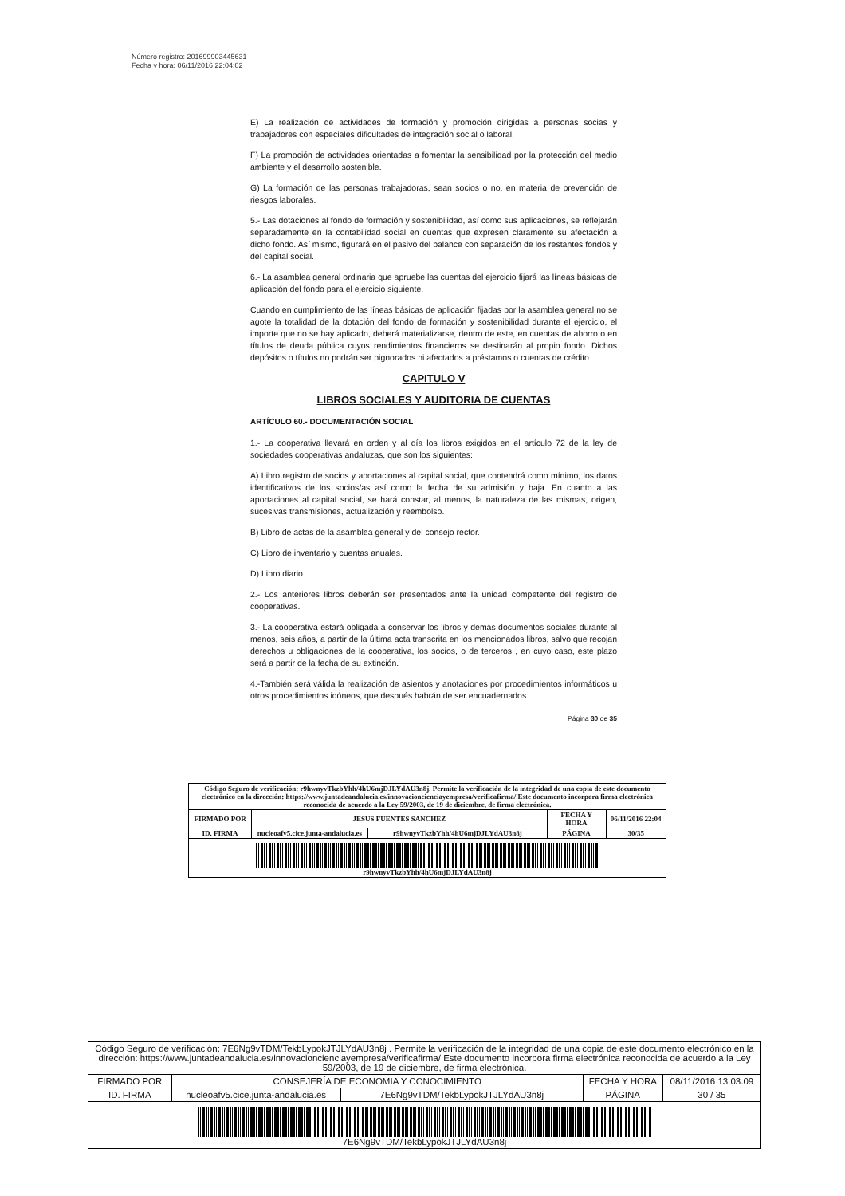Número registro: 201699903445631
Fecha y hora: 06/11/2016 22:04:02
E) La realización de actividades de formación y promoción dirigidas a personas socias y trabajadores con especiales dificultades de integración social o laboral.
F) La promoción de actividades orientadas a fomentar la sensibilidad por la protección del medio ambiente y el desarrollo sostenible.
G) La formación de las personas trabajadoras, sean socios o no, en materia de prevención de riesgos laborales.
5.- Las dotaciones al fondo de formación y sostenibilidad, así como sus aplicaciones, se reflejarán separadamente en la contabilidad social en cuentas que expresen claramente su afectación a dicho fondo. Así mismo, figurará en el pasivo del balance con separación de los restantes fondos y del capital social.
6.- La asamblea general ordinaria que apruebe las cuentas del ejercicio fijará las líneas básicas de aplicación del fondo para el ejercicio siguiente.
Cuando en cumplimiento de las líneas básicas de aplicación fijadas por la asamblea general no se agote la totalidad de la dotación del fondo de formación y sostenibilidad durante el ejercicio, el importe que no se hay aplicado, deberá materializarse, dentro de este, en cuentas de ahorro o en títulos de deuda pública cuyos rendimientos financieros se destinarán al propio fondo. Dichos depósitos o títulos no podrán ser pignorados ni afectados a préstamos o cuentas de crédito.
CAPITULO V
LIBROS SOCIALES Y AUDITORIA DE CUENTAS
ARTÍCULO 60.- DOCUMENTACIÓN SOCIAL
1.- La cooperativa llevará en orden y al día los libros exigidos en el artículo 72 de la ley de sociedades cooperativas andaluzas, que son los siguientes:
A) Libro registro de socios y aportaciones al capital social, que contendrá como mínimo, los datos identificativos de los socios/as así como la fecha de su admisión y baja. En cuanto a las aportaciones al capital social, se hará constar, al menos, la naturaleza de las mismas, origen, sucesivas transmisiones, actualización y reembolso.
B) Libro de actas de la asamblea general y del consejo rector.
C) Libro de inventario y cuentas anuales.
D) Libro diario.
2.- Los anteriores libros deberán ser presentados ante la unidad competente del registro de cooperativas.
3.- La cooperativa estará obligada a conservar los libros y demás documentos sociales durante al menos, seis años, a partir de la última acta transcrita en los mencionados libros, salvo que recojan derechos u obligaciones de la cooperativa, los socios, o de terceros , en cuyo caso, este plazo será a partir de la fecha de su extinción.
4.-También será válida la realización de asientos y anotaciones por procedimientos informáticos u otros procedimientos idóneos, que después habrán de ser encuadernados
Página 30 de 35
| Código Seguro de verificación: r9hwnyvTkzbYhh/4hU6mjDJLYdAU3n8j. Permite la verificación de la integridad de una copia de este documento electrónico en la dirección: https://www.juntadeandalucia.es/innovacioncienciayempresa/verificafirma/ Este documento incorpora firma electrónica reconocida de acuerdo a la Ley 59/2003, de 19 de diciembre, de firma electrónica. | | | | |
| FIRMADO POR | JESUS FUENTES SANCHEZ | | FECHA Y HORA | 06/11/2016 22:04 |
| ID. FIRMA | nucleoafv5.cice.junta-andalucia.es | r9hwnyvTkzbYhh/4hU6mjDJLYdAU3n8j | PÁGINA | 30/35 |
| r9hwnyvTkzbYhh/4hU6mjDJLYdAU3n8j | | | | |
| Código Seguro de verificación: 7E6Ng9vTDM/TekbLypokJTJLYdAU3n8j . Permite la verificación de la integridad de una copia de este documento electrónico en la dirección: https://www.juntadeandalucia.es/innovacioncienciayempresa/verificafirma/ Este documento incorpora firma electrónica reconocida de acuerdo a la Ley 59/2003, de 19 de diciembre, de firma electrónica. | | | | |
| FIRMADO POR | CONSEJERÍA DE ECONOMIA Y CONOCIMIENTO | | FECHA Y HORA | 08/11/2016 13:03:09 |
| ID. FIRMA | nucleoafv5.cice.junta-andalucia.es | 7E6Ng9vTDM/TekbLypokJTJLYdAU3n8j | PÁGINA | 30 / 35 |
| 7E6Ng9vTDM/TekbLypokJTJLYdAU3n8j | | | | |